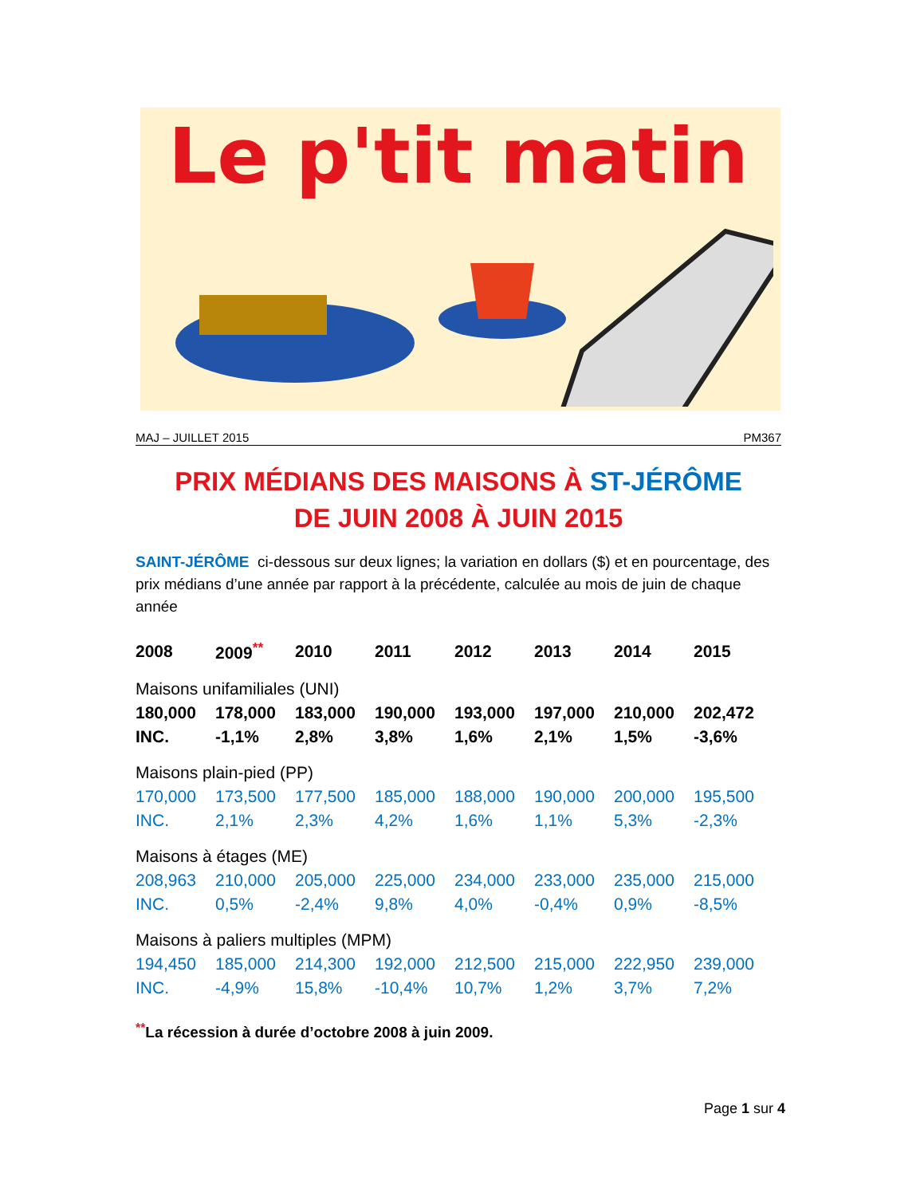Le p'tit matin
MAJ – JUILLET 2015 PM367
PRIX MÉDIANS DES MAISONS À ST-JÉRÔME
DE JUIN 2008 À JUIN 2015
SAINT-JÉRÔME ci-dessous sur deux lignes; la variation en dollars ($) et en pourcentage, des prix médians d’une année par rapport à la précédente, calculée au mois de juin de chaque année
| 2008 | 2009<sup>**</sup> | 2010 | 2011 | 2012 | 2013 | 2014 | 2015 |
| --- | --- | --- | --- | --- | --- | --- | --- |
| Maisons unifamiliales (UNI) | | | | | | | |
| 180,000 | 178,000 | 183,000 | 190,000 | 193,000 | 197,000 | 210,000 | 202,472 |
| INC. | -1,1% | 2,8% | 3,8% | 1,6% | 2,1% | 1,5% | -3,6% |
| Maisons plain-pied (PP) | | | | | | | |
| 170,000 | 173,500 | 177,500 | 185,000 | 188,000 | 190,000 | 200,000 | 195,500 |
| INC. | 2,1% | 2,3% | 4,2% | 1,6% | 1,1% | 5,3% | -2,3% |
| Maisons à étages (ME) | | | | | | | |
| 208,963 | 210,000 | 205,000 | 225,000 | 234,000 | 233,000 | 235,000 | 215,000 |
| INC. | 0,5% | -2,4% | 9,8% | 4,0% | -0,4% | 0,9% | -8,5% |
| Maisons à paliers multiples (MPM) | | | | | | | |
| 194,450 | 185,000 | 214,300 | 192,000 | 212,500 | 215,000 | 222,950 | 239,000 |
| INC. | -4,9% | 15,8% | -10,4% | 10,7% | 1,2% | 3,7% | 7,2% |
<sup>**</sup> La récession à durée d’octobre 2008 à juin 2009.
Page 1 sur 4